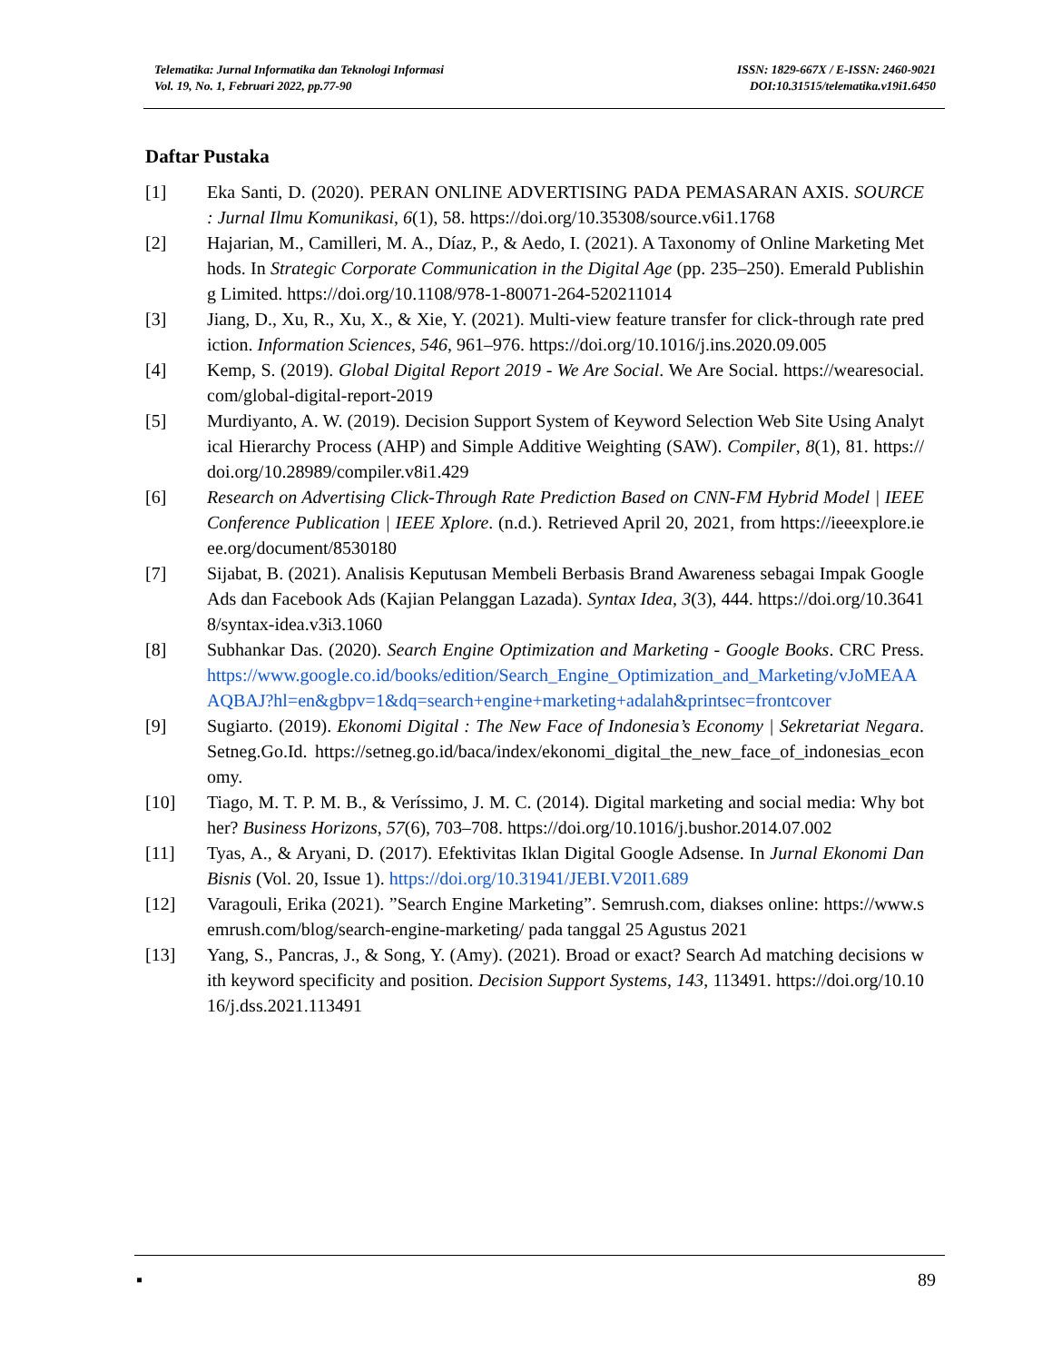Telematika: Jurnal Informatika dan Teknologi Informasi
Vol. 19, No. 1, Februari 2022, pp.77-90
ISSN: 1829-667X / E-ISSN: 2460-9021
DOI:10.31515/telematika.v19i1.6450
Daftar Pustaka
[1] Eka Santi, D. (2020). PERAN ONLINE ADVERTISING PADA PEMASARAN AXIS. SOURCE : Jurnal Ilmu Komunikasi, 6(1), 58. https://doi.org/10.35308/source.v6i1.1768
[2] Hajarian, M., Camilleri, M. A., Díaz, P., & Aedo, I. (2021). A Taxonomy of Online Marketing Methods. In Strategic Corporate Communication in the Digital Age (pp. 235–250). Emerald Publishing Limited. https://doi.org/10.1108/978-1-80071-264-520211014
[3] Jiang, D., Xu, R., Xu, X., & Xie, Y. (2021). Multi-view feature transfer for click-through rate prediction. Information Sciences, 546, 961–976. https://doi.org/10.1016/j.ins.2020.09.005
[4] Kemp, S. (2019). Global Digital Report 2019 - We Are Social. We Are Social. https://wearesocial.com/global-digital-report-2019
[5] Murdiyanto, A. W. (2019). Decision Support System of Keyword Selection Web Site Using Analytical Hierarchy Process (AHP) and Simple Additive Weighting (SAW). Compiler, 8(1), 81. https://doi.org/10.28989/compiler.v8i1.429
[6] Research on Advertising Click-Through Rate Prediction Based on CNN-FM Hybrid Model | IEEE Conference Publication | IEEE Xplore. (n.d.). Retrieved April 20, 2021, from https://ieeexplore.ieee.org/document/8530180
[7] Sijabat, B. (2021). Analisis Keputusan Membeli Berbasis Brand Awareness sebagai Impak Google Ads dan Facebook Ads (Kajian Pelanggan Lazada). Syntax Idea, 3(3), 444. https://doi.org/10.36418/syntax-idea.v3i3.1060
[8] Subhankar Das. (2020). Search Engine Optimization and Marketing - Google Books. CRC Press. https://www.google.co.id/books/edition/Search_Engine_Optimization_and_Marketing/vJoMEAAAQBAJ?hl=en&gbpv=1&dq=search+engine+marketing+adalah&printsec=frontcover
[9] Sugiarto. (2019). Ekonomi Digital : The New Face of Indonesia’s Economy | Sekretariat Negara. Setneg.Go.Id. https://setneg.go.id/baca/index/ekonomi_digital_the_new_face_of_indonesias_economy.
[10] Tiago, M. T. P. M. B., & Veríssimo, J. M. C. (2014). Digital marketing and social media: Why bother? Business Horizons, 57(6), 703–708. https://doi.org/10.1016/j.bushor.2014.07.002
[11] Tyas, A., & Aryani, D. (2017). Efektivitas Iklan Digital Google Adsense. In Jurnal Ekonomi Dan Bisnis (Vol. 20, Issue 1). https://doi.org/10.31941/JEBI.V20I1.689
[12] Varagouli, Erika (2021). ”Search Engine Marketing”. Semrush.com, diakses online: https://www.semrush.com/blog/search-engine-marketing/ pada tanggal 25 Agustus 2021
[13] Yang, S., Pancras, J., & Song, Y. (Amy). (2021). Broad or exact? Search Ad matching decisions with keyword specificity and position. Decision Support Systems, 143, 113491. https://doi.org/10.1016/j.dss.2021.113491
▪ 89